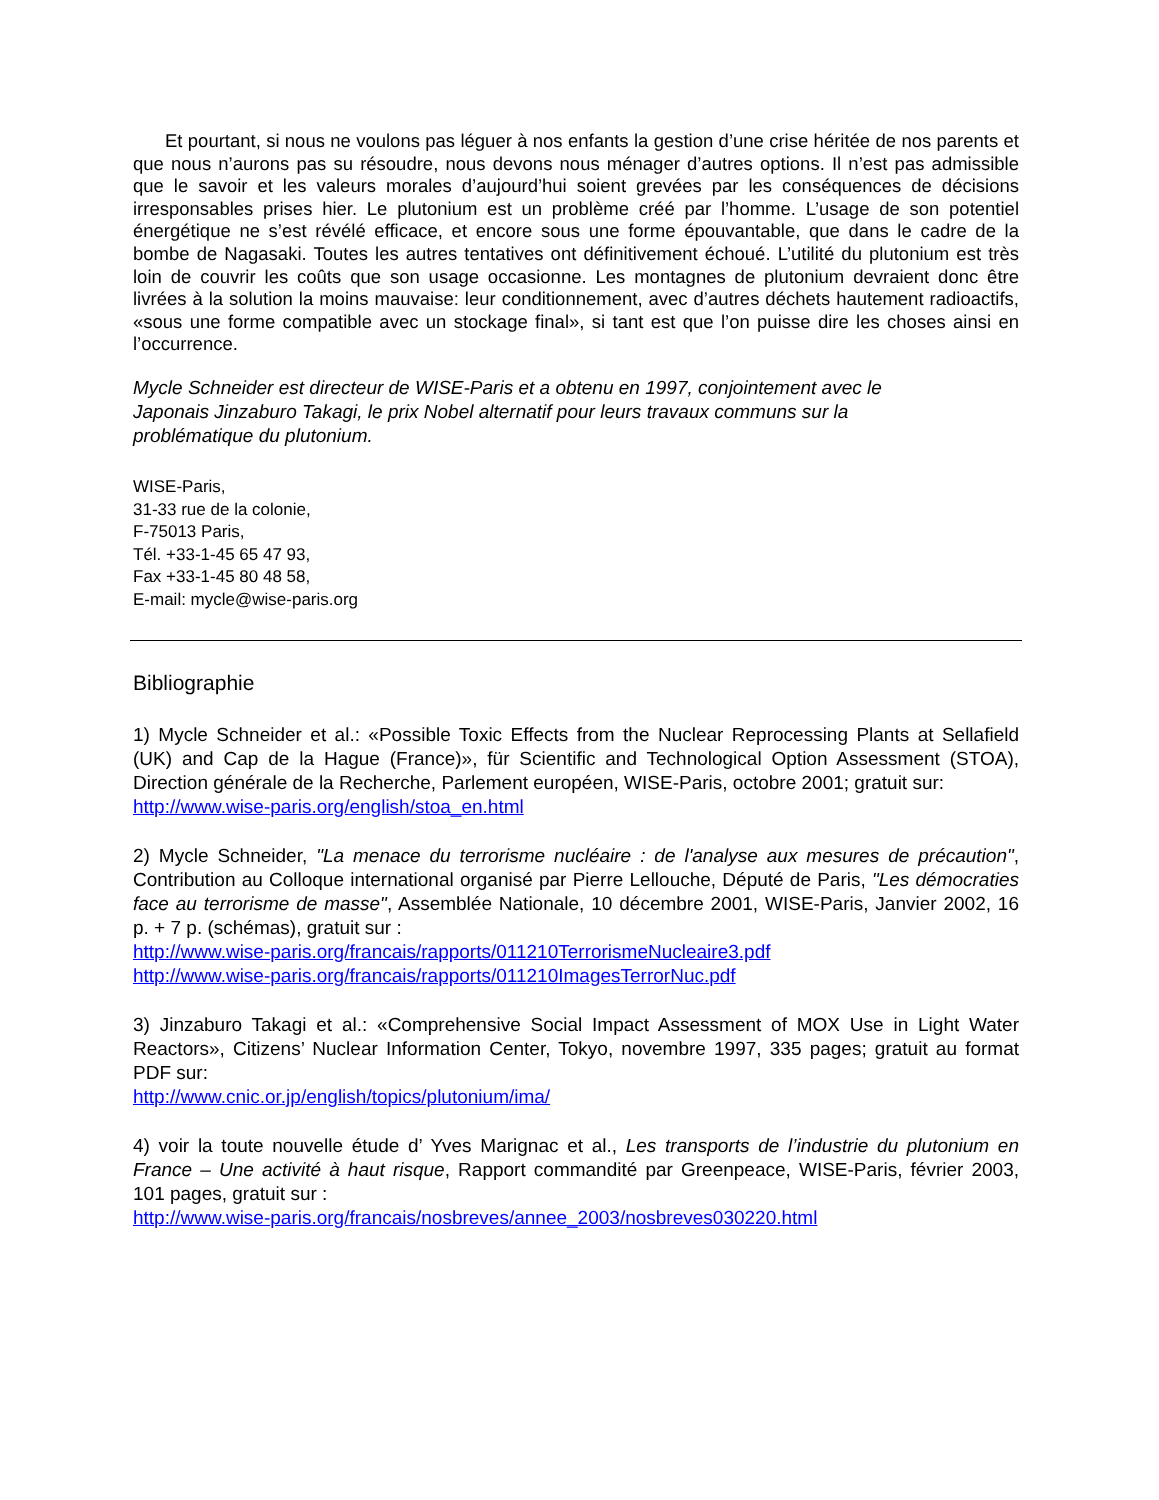Et pourtant, si nous ne voulons pas léguer à nos enfants la gestion d’une crise héritée de nos parents et que nous n’aurons pas su résoudre, nous devons nous ménager d’autres options. Il n’est pas admissible que le savoir et les valeurs morales d’aujourd’hui soient grevées par les conséquences de décisions irresponsables prises hier. Le plutonium est un problème créé par l’homme. L’usage de son potentiel énergétique ne s’est révélé efficace, et encore sous une forme épouvantable, que dans le cadre de la bombe de Nagasaki. Toutes les autres tentatives ont définitivement échoué. L’utilité du plutonium est très loin de couvrir les coûts que son usage occasionne. Les montagnes de plutonium devraient donc être livrées à la solution la moins mauvaise: leur conditionnement, avec d’autres déchets hautement radioactifs, «sous une forme compatible avec un stockage final», si tant est que l’on puisse dire les choses ainsi en l’occurrence.
Mycle Schneider est directeur de WISE-Paris et a obtenu en 1997, conjointement avec le
Japonais Jinzaburo Takagi, le prix Nobel alternatif pour leurs travaux communs sur la
problématique du plutonium.
WISE-Paris,
31-33 rue de la colonie,
F-75013 Paris,
Tél. +33-1-45 65 47 93,
Fax +33-1-45 80 48 58,
E-mail: mycle@wise-paris.org
Bibliographie
1) Mycle Schneider et al.: «Possible Toxic Effects from the Nuclear Reprocessing Plants at Sellafield (UK) and Cap de la Hague (France)», für Scientific and Technological Option Assessment (STOA), Direction générale de la Recherche, Parlement européen, WISE-Paris, octobre 2001; gratuit sur:
http://www.wise-paris.org/english/stoa_en.html
2) Mycle Schneider, "La menace du terrorisme nucléaire : de l'analyse aux mesures de précaution", Contribution au Colloque international organisé par Pierre Lellouche, Député de Paris, "Les démocraties face au terrorisme de masse", Assemblée Nationale, 10 décembre 2001, WISE-Paris, Janvier 2002, 16 p. + 7 p. (schémas), gratuit sur :
http://www.wise-paris.org/francais/rapports/011210TerrorismeNucleaire3.pdf
http://www.wise-paris.org/francais/rapports/011210ImagesTerrorNuc.pdf
3) Jinzaburo Takagi et al.: «Comprehensive Social Impact Assessment of MOX Use in Light Water Reactors», Citizens’ Nuclear Information Center, Tokyo, novembre 1997, 335 pages; gratuit au format PDF sur:
http://www.cnic.or.jp/english/topics/plutonium/ima/
4) voir la toute nouvelle étude d’ Yves Marignac et al., Les transports de l’industrie du plutonium en France – Une activité à haut risque, Rapport commandité par Greenpeace, WISE-Paris, février 2003, 101 pages, gratuit sur :
http://www.wise-paris.org/francais/nosbreves/annee_2003/nosbreves030220.html